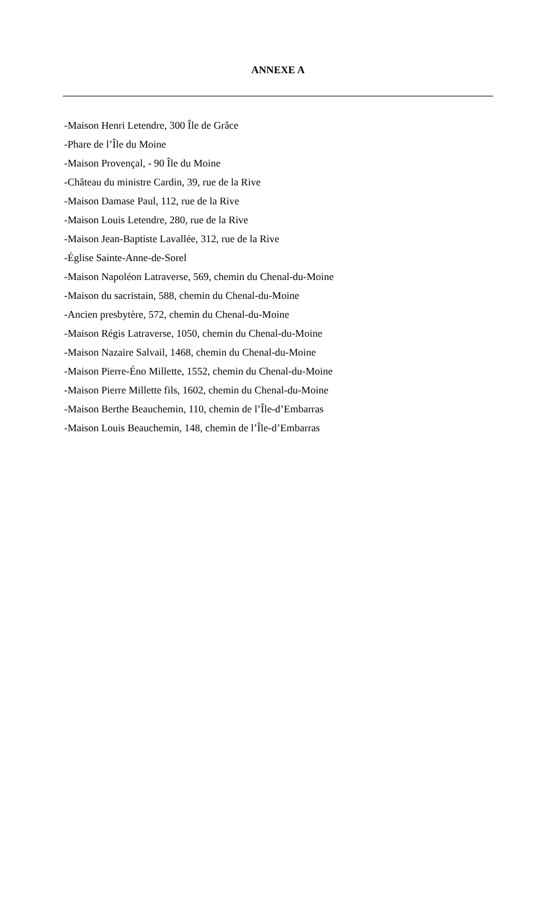ANNEXE A
-Maison Henri Letendre, 300 Île de Grâce
-Phare de l’Île du Moine
-Maison Provençal, - 90 Île du Moine
-Château du ministre Cardin, 39, rue de la Rive
-Maison Damase Paul, 112, rue de la Rive
-Maison Louis Letendre, 280, rue de la Rive
-Maison Jean-Baptiste Lavallée, 312, rue de la Rive
-Église Sainte-Anne-de-Sorel
-Maison Napoléon Latraverse, 569, chemin du Chenal-du-Moine
-Maison du sacristain, 588, chemin du Chenal-du-Moine
-Ancien presbytère, 572, chemin du Chenal-du-Moine
-Maison Régis Latraverse, 1050, chemin du Chenal-du-Moine
-Maison Nazaire Salvail, 1468, chemin du Chenal-du-Moine
-Maison Pierre-Éno Millette, 1552, chemin du Chenal-du-Moine
-Maison Pierre Millette fils, 1602, chemin du Chenal-du-Moine
-Maison Berthe Beauchemin, 110, chemin de l’Île-d’Embarras
-Maison Louis Beauchemin, 148, chemin de l’Île-d’Embarras